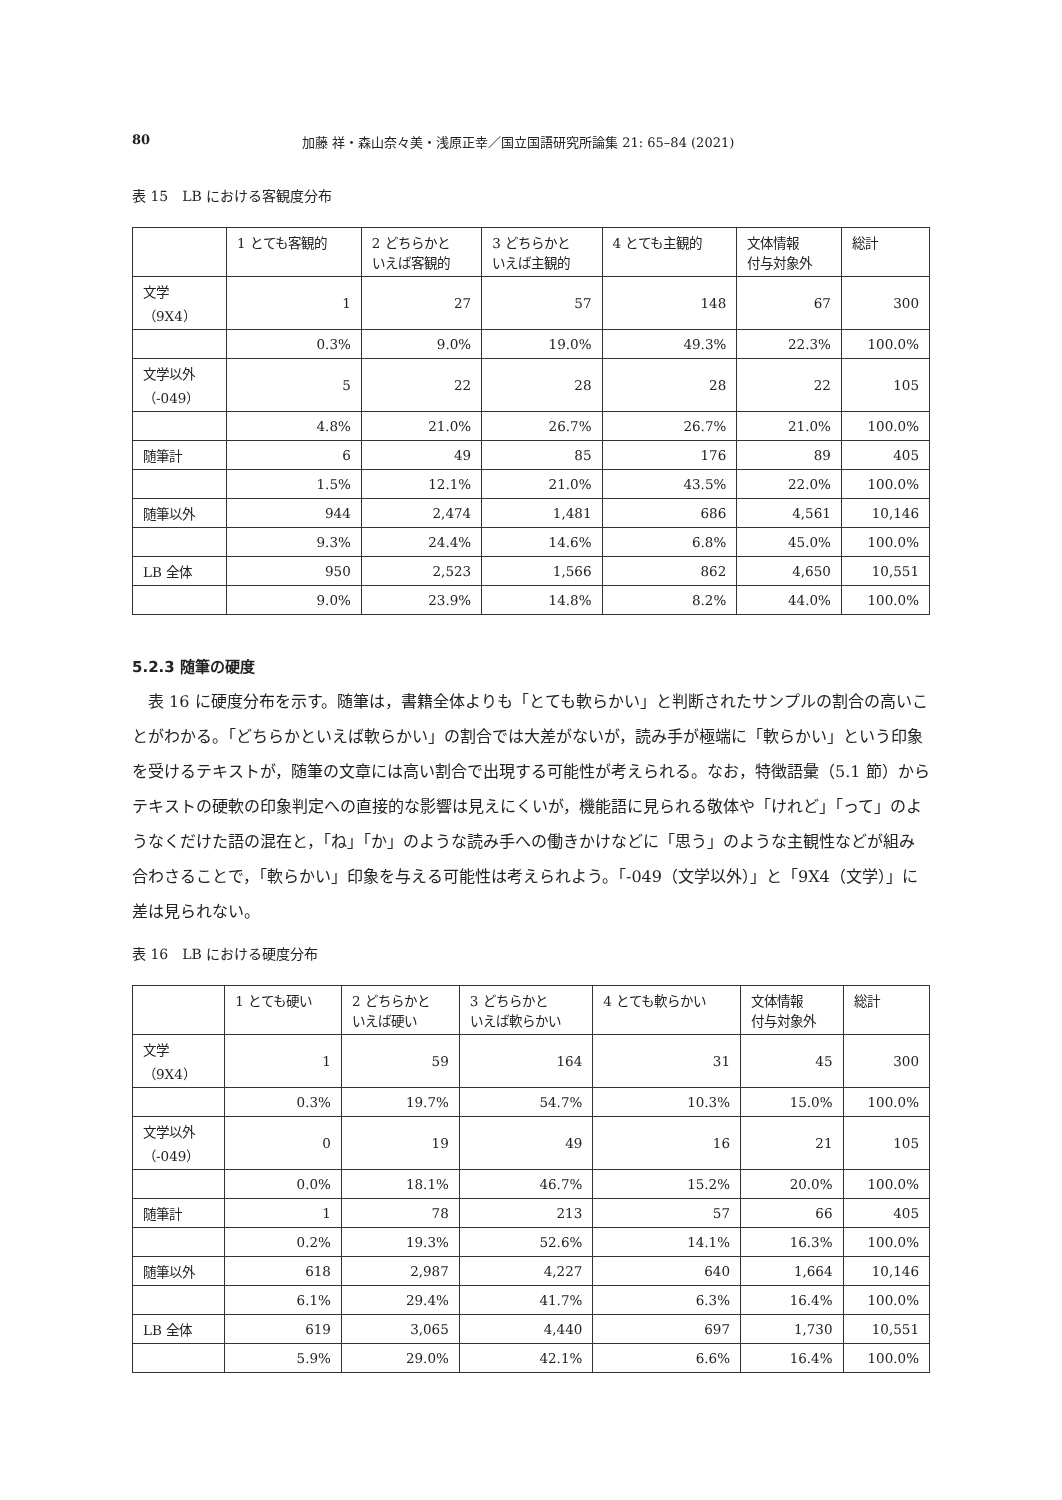80 加藤 祥・森山奈々美・浅原正幸／国立国語研究所論集 21: 65–84 (2021)
表 15　LB における客観度分布
| | 1 とても客観的 | 2 どちらかと いえば客観的 | 3 どちらかと いえば主観的 | 4 とても主観的 | 文体情報 付与対象外 | 総計 |
| --- | --- | --- | --- | --- | --- | --- |
| 文学 （9X4） | 1 | 27 | 57 | 148 | 67 | 300 |
| | 0.3% | 9.0% | 19.0% | 49.3% | 22.3% | 100.0% |
| 文学以外 （-049） | 5 | 22 | 28 | 28 | 22 | 105 |
| | 4.8% | 21.0% | 26.7% | 26.7% | 21.0% | 100.0% |
| 随筆計 | 6 | 49 | 85 | 176 | 89 | 405 |
| | 1.5% | 12.1% | 21.0% | 43.5% | 22.0% | 100.0% |
| 随筆以外 | 944 | 2,474 | 1,481 | 686 | 4,561 | 10,146 |
| | 9.3% | 24.4% | 14.6% | 6.8% | 45.0% | 100.0% |
| LB 全体 | 950 | 2,523 | 1,566 | 862 | 4,650 | 10,551 |
| | 9.0% | 23.9% | 14.8% | 8.2% | 44.0% | 100.0% |
5.2.3 随筆の硬度
表 16 に硬度分布を示す。随筆は，書籍全体よりも「とても軟らかい」と判断されたサンプルの割合の高いことがわかる。「どちらかといえば軟らかい」の割合では大差がないが，読み手が極端に「軟らかい」という印象を受けるテキストが，随筆の文章には高い割合で出現する可能性が考えられる。なお，特徴語彙（5.1 節）からテキストの硬軟の印象判定への直接的な影響は見えにくいが，機能語に見られる敬体や「けれど」「って」のようなくだけた語の混在と，「ね」「か」のような読み手への働きかけなどに「思う」のような主観性などが組み合わさることで，「軟らかい」印象を与える可能性は考えられよう。「-049（文学以外）」と「9X4（文学）」に差は見られない。
表 16　LB における硬度分布
| | 1 とても硬い | 2 どちらかと いえば硬い | 3 どちらかと いえば軟らかい | 4 とても軟らかい | 文体情報 付与対象外 | 総計 |
| --- | --- | --- | --- | --- | --- | --- |
| 文学 （9X4） | 1 | 59 | 164 | 31 | 45 | 300 |
| | 0.3% | 19.7% | 54.7% | 10.3% | 15.0% | 100.0% |
| 文学以外 （-049） | 0 | 19 | 49 | 16 | 21 | 105 |
| | 0.0% | 18.1% | 46.7% | 15.2% | 20.0% | 100.0% |
| 随筆計 | 1 | 78 | 213 | 57 | 66 | 405 |
| | 0.2% | 19.3% | 52.6% | 14.1% | 16.3% | 100.0% |
| 随筆以外 | 618 | 2,987 | 4,227 | 640 | 1,664 | 10,146 |
| | 6.1% | 29.4% | 41.7% | 6.3% | 16.4% | 100.0% |
| LB 全体 | 619 | 3,065 | 4,440 | 697 | 1,730 | 10,551 |
| | 5.9% | 29.0% | 42.1% | 6.6% | 16.4% | 100.0% |